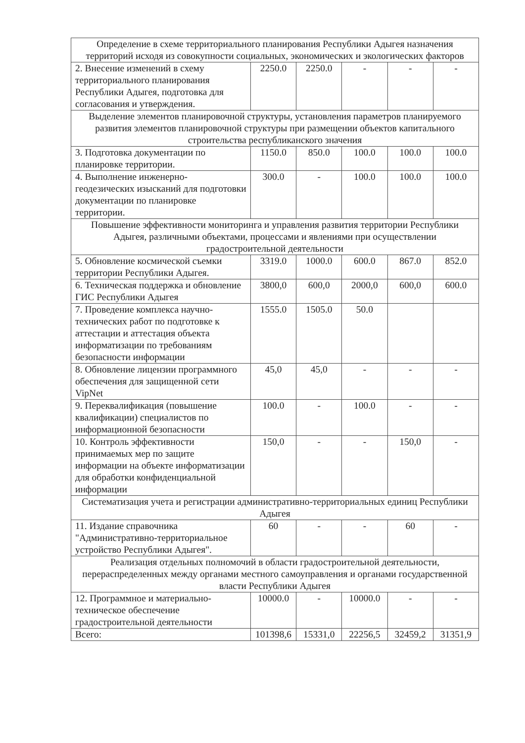| Определение в схеме территориального планирования Республики Адыгея назначения территорий исходя из совокупности социальных, экономических и экологических факторов | | | | | |
| 2. Внесение изменений в схему территориального планирования Республики Адыгея, подготовка для согласования и утверждения. | 2250.0 | 2250.0 | - | - | - |
| Выделение элементов планировочной структуры, установления параметров планируемого развития элементов планировочной структуры при размещении объектов капитального строительства республиканского значения | | | | | |
| 3. Подготовка документации по планировке территории. | 1150.0 | 850.0 | 100.0 | 100.0 | 100.0 |
| 4. Выполнение инженерно-геодезических изысканий для подготовки документации по планировке территории. | 300.0 | - | 100.0 | 100.0 | 100.0 |
| Повышение эффективности мониторинга и управления развития территории Республики Адыгея, различными объектами, процессами и явлениями при осуществлении градостроительной деятельности | | | | | |
| 5. Обновление космической съемки территории Республики Адыгея. | 3319.0 | 1000.0 | 600.0 | 867.0 | 852.0 |
| 6. Техническая поддержка и обновление ГИС Республики Адыгея | 3800,0 | 600,0 | 2000,0 | 600,0 | 600.0 |
| 7. Проведение комплекса научно-технических работ по подготовке к аттестации и аттестация объекта информатизации по требованиям безопасности информации | 1555.0 | 1505.0 | 50.0 | | |
| 8. Обновление лицензии программного обеспечения для защищенной сети VipNet | 45,0 | 45,0 | - | - | - |
| 9. Переквалификация (повышение квалификации) специалистов по информационной безопасности | 100.0 | - | 100.0 | - | - |
| 10. Контроль эффективности принимаемых мер по защите информации на объекте информатизации для обработки конфиденциальной информации | 150,0 | - | - | 150,0 | - |
| Систематизация учета и регистрации административно-территориальных единиц Республики Адыгея | | | | | |
| 11. Издание справочника "Административно-территориальное устройство Республики Адыгея". | 60 | - | - | 60 | - |
| Реализация отдельных полномочий в области градостроительной деятельности, перераспределенных между органами местного самоуправления и органами государственной власти Республики Адыгея | | | | | |
| 12. Программное и материально-техническое обеспечение градостроительной деятельности | 10000.0 | - | 10000.0 | - | - |
| Всего: | 101398,6 | 15331,0 | 22256,5 | 32459,2 | 31351,9 |